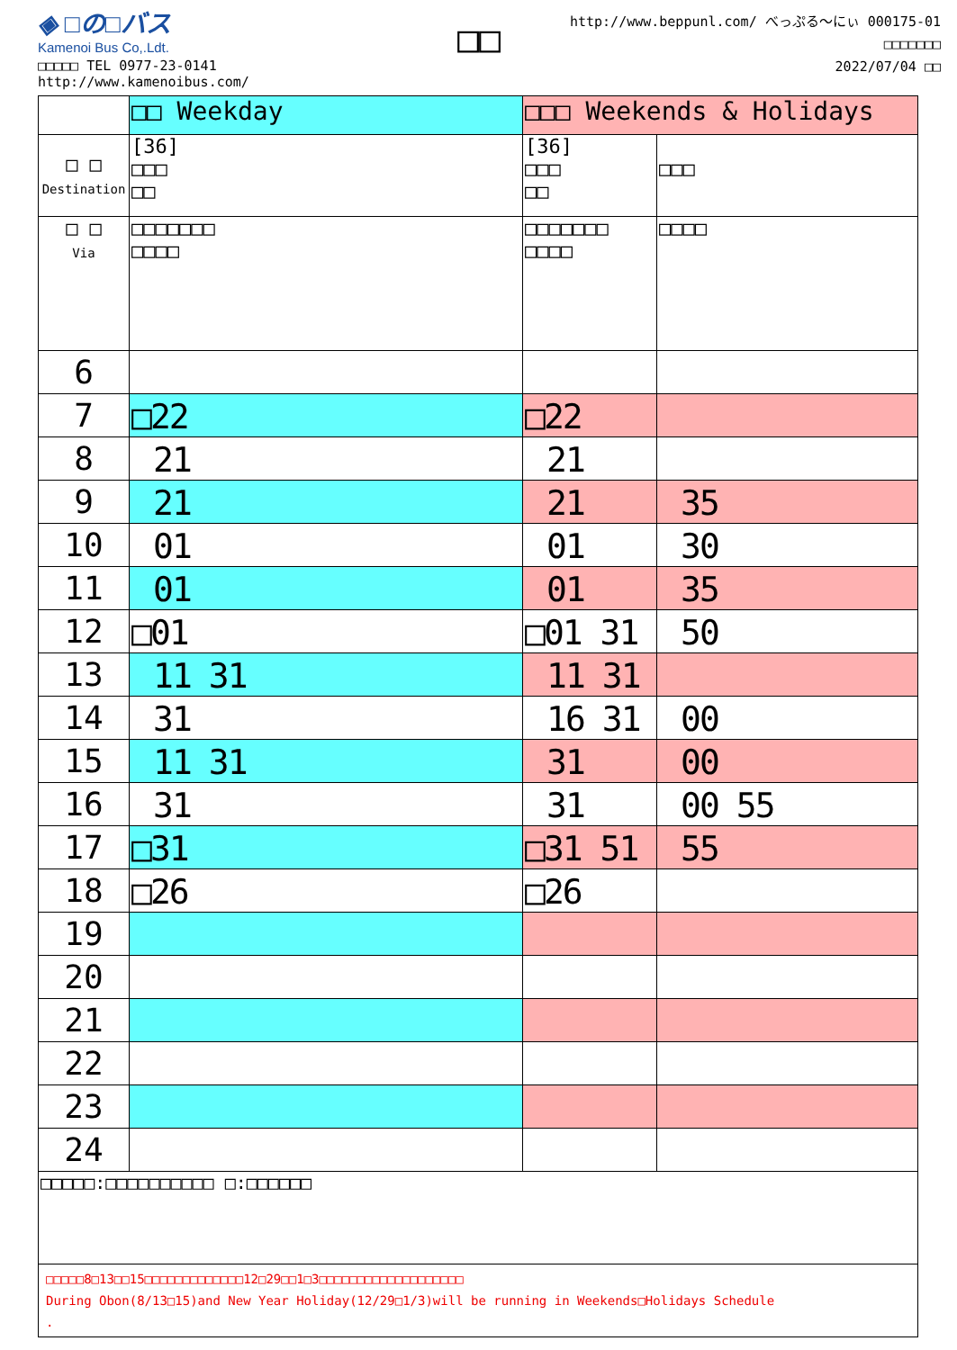◈ □の□バス
Kamenoi Bus Co,.Ldt.
□□□□□ TEL 0977-23-0141
http://www.kamenoibus.com/
□□
http://www.beppunl.com/ べっぷる〜にぃ 000175-01
□□□□□□□
2022/07/04 □□
| | □□ Weekday | □□□ Weekends & Holidays | |
| □ □ Destination | [36] □□□ □□ | [36] □□□ □□ | □□□ |
| □ □ Via | □□□□□□□ □□□□ | □□□□□□□ □□□□ | □□□□ |
| 6 | | | |
| 7 | □22 | □22 | |
| 8 | 21 | 21 | |
| 9 | 21 | 21 | 35 |
| 10 | 01 | 01 | 30 |
| 11 | 01 | 01 | 35 |
| 12 | □01 | □01 31 | 50 |
| 13 | 11 31 | 11 31 | |
| 14 | 31 | 16 31 | 00 |
| 15 | 11 31 | 31 | 00 |
| 16 | 31 | 31 | 00 55 |
| 17 | □31 | □31 51 | 55 |
| 18 | □26 | □26 | |
| 19 | | | |
| 20 | | | |
| 21 | | | |
| 22 | | | |
| 23 | | | |
| 24 | | | |
| □□□□□:□□□□□□□□□□ □:□□□□□□ | | | |
| □□□□□8□13□□15□□□□□□□□□□□□□12□29□□1□3□□□□□□□□□□□□□□□□□□□ During Obon(8/13□15)and New Year Holiday(12/29□1/3)will be running in Weekends□Holidays Schedule . | | | |